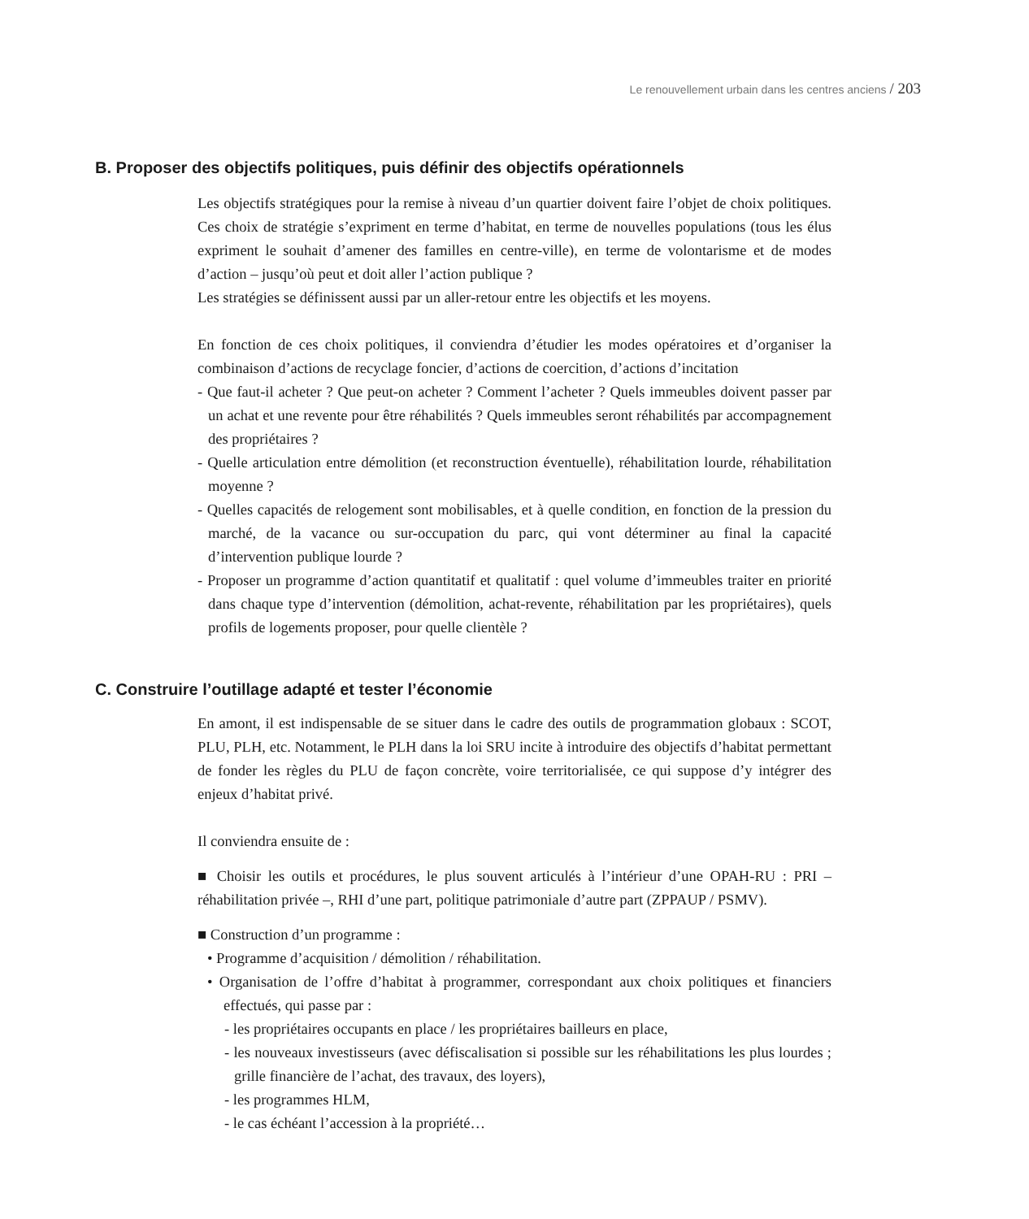Le renouvellement urbain dans les centres anciens / 203
B. Proposer des objectifs politiques, puis définir des objectifs opérationnels
Les objectifs stratégiques pour la remise à niveau d’un quartier doivent faire l’objet de choix politiques. Ces choix de stratégie s’expriment en terme d’habitat, en terme de nouvelles populations (tous les élus expriment le souhait d’amener des familles en centre-ville), en terme de volontarisme et de modes d’action – jusqu’où peut et doit aller l’action publique ?
Les stratégies se définissent aussi par un aller-retour entre les objectifs et les moyens.
En fonction de ces choix politiques, il conviendra d’étudier les modes opératoires et d’organiser la combinaison d’actions de recyclage foncier, d’actions de coercition, d’actions d’incitation
- Que faut-il acheter ? Que peut-on acheter ? Comment l’acheter ? Quels immeubles doivent passer par un achat et une revente pour être réhabilités ? Quels immeubles seront réhabilités par accompagnement des propriétaires ?
- Quelle articulation entre démolition (et reconstruction éventuelle), réhabilitation lourde, réhabilitation moyenne ?
- Quelles capacités de relogement sont mobilisables, et à quelle condition, en fonction de la pression du marché, de la vacance ou sur-occupation du parc, qui vont déterminer au final la capacité d’intervention publique lourde ?
- Proposer un programme d’action quantitatif et qualitatif : quel volume d’immeubles traiter en priorité dans chaque type d’intervention (démolition, achat-revente, réhabilitation par les propriétaires), quels profils de logements proposer, pour quelle clientèle ?
C. Construire l’outillage adapté et tester l’économie
En amont, il est indispensable de se situer dans le cadre des outils de programmation globaux : SCOT, PLU, PLH, etc. Notamment, le PLH dans la loi SRU incite à introduire des objectifs d’habitat permettant de fonder les règles du PLU de façon concrète, voire territorialisée, ce qui suppose d’y intégrer des enjeux d’habitat privé.
Il conviendra ensuite de :
■ Choisir les outils et procédures, le plus souvent articulés à l’intérieur d’une OPAH-RU : PRI – réhabilitation privée –, RHI d’une part, politique patrimoniale d’autre part (ZPPAUP / PSMV).
■ Construction d’un programme :
• Programme d’acquisition / démolition / réhabilitation.
• Organisation de l’offre d’habitat à programmer, correspondant aux choix politiques et financiers effectués, qui passe par :
- les propriétaires occupants en place / les propriétaires bailleurs en place,
- les nouveaux investisseurs (avec défiscalisation si possible sur les réhabilitations les plus lourdes ; grille financière de l’achat, des travaux, des loyers),
- les programmes HLM,
- le cas échéant l’accession à la propriété…